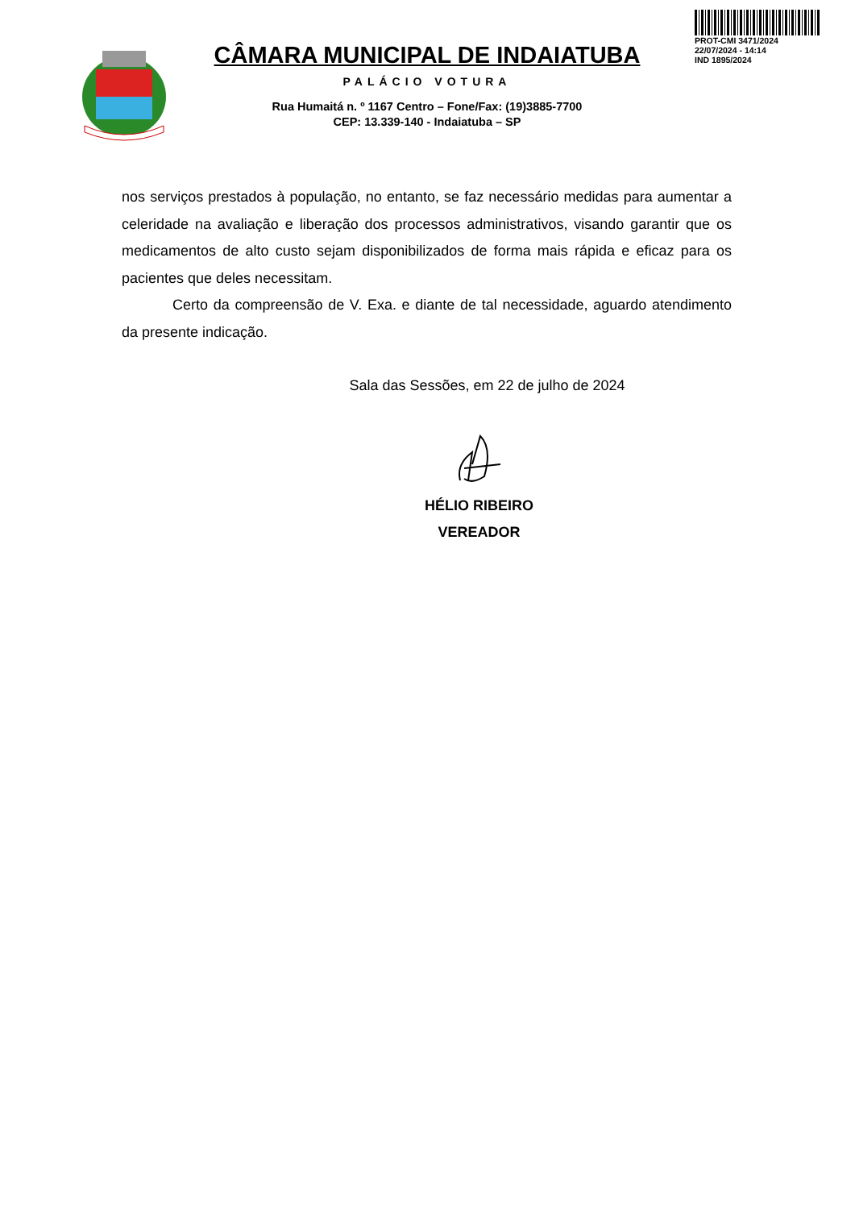PROT-CMI 3471/2024
22/07/2024 - 14:14
IND 1895/2024
CÂMARA MUNICIPAL DE INDAIATUBA
PALÁCIO VOTURA
Rua Humaitá n. º 1167 Centro – Fone/Fax: (19)3885-7700
CEP: 13.339-140 - Indaiatuba – SP
nos serviços prestados à população, no entanto, se faz necessário medidas para aumentar a celeridade na avaliação e liberação dos processos administrativos, visando garantir que os medicamentos de alto custo sejam disponibilizados de forma mais rápida e eficaz para os pacientes que deles necessitam.
Certo da compreensão de V. Exa. e diante de tal necessidade, aguardo atendimento da presente indicação.
Sala das Sessões, em 22 de julho de 2024
HÉLIO RIBEIRO
VEREADOR